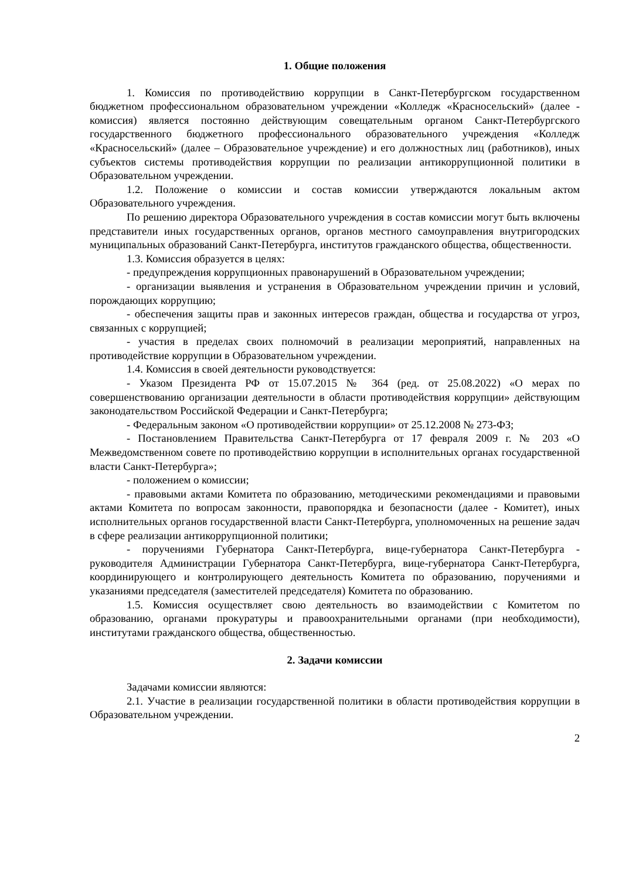1. Общие положения
1. Комиссия по противодействию коррупции в Санкт-Петербургском государственном бюджетном профессиональном образовательном учреждении «Колледж «Красносельский» (далее - комиссия) является постоянно действующим совещательным органом Санкт-Петербургского государственного бюджетного профессионального образовательного учреждения «Колледж «Красносельский» (далее – Образовательное учреждение) и его должностных лиц (работников), иных субъектов системы противодействия коррупции по реализации антикоррупционной политики в Образовательном учреждении.
1.2. Положение о комиссии и состав комиссии утверждаются локальным актом Образовательного учреждения.
По решению директора Образовательного учреждения в состав комиссии могут быть включены представители иных государственных органов, органов местного самоуправления внутригородских муниципальных образований Санкт-Петербурга, институтов гражданского общества, общественности.
1.3. Комиссия образуется в целях:
- предупреждения коррупционных правонарушений в Образовательном учреждении;
- организации выявления и устранения в Образовательном учреждении причин и условий, порождающих коррупцию;
- обеспечения защиты прав и законных интересов граждан, общества и государства от угроз, связанных с коррупцией;
- участия в пределах своих полномочий в реализации мероприятий, направленных на противодействие коррупции в Образовательном учреждении.
1.4. Комиссия в своей деятельности руководствуется:
- Указом Президента РФ от 15.07.2015 № 364 (ред. от 25.08.2022) «О мерах по совершенствованию организации деятельности в области противодействия коррупции» действующим законодательством Российской Федерации и Санкт-Петербурга;
- Федеральным законом «О противодействии коррупции» от 25.12.2008 № 273-ФЗ;
- Постановлением Правительства Санкт-Петербурга от 17 февраля 2009 г. № 203 «О Межведомственном совете по противодействию коррупции в исполнительных органах государственной власти Санкт-Петербурга»;
- положением о комиссии;
- правовыми актами Комитета по образованию, методическими рекомендациями и правовыми актами Комитета по вопросам законности, правопорядка и безопасности (далее - Комитет), иных исполнительных органов государственной власти Санкт-Петербурга, уполномоченных на решение задач в сфере реализации антикоррупционной политики;
- поручениями Губернатора Санкт-Петербурга, вице-губернатора Санкт-Петербурга - руководителя Администрации Губернатора Санкт-Петербурга, вице-губернатора Санкт-Петербурга, координирующего и контролирующего деятельность Комитета по образованию, поручениями и указаниями председателя (заместителей председателя) Комитета по образованию.
1.5. Комиссия осуществляет свою деятельность во взаимодействии с Комитетом по образованию, органами прокуратуры и правоохранительными органами (при необходимости), институтами гражданского общества, общественностью.
2. Задачи комиссии
Задачами комиссии являются:
2.1. Участие в реализации государственной политики в области противодействия коррупции в Образовательном учреждении.
2